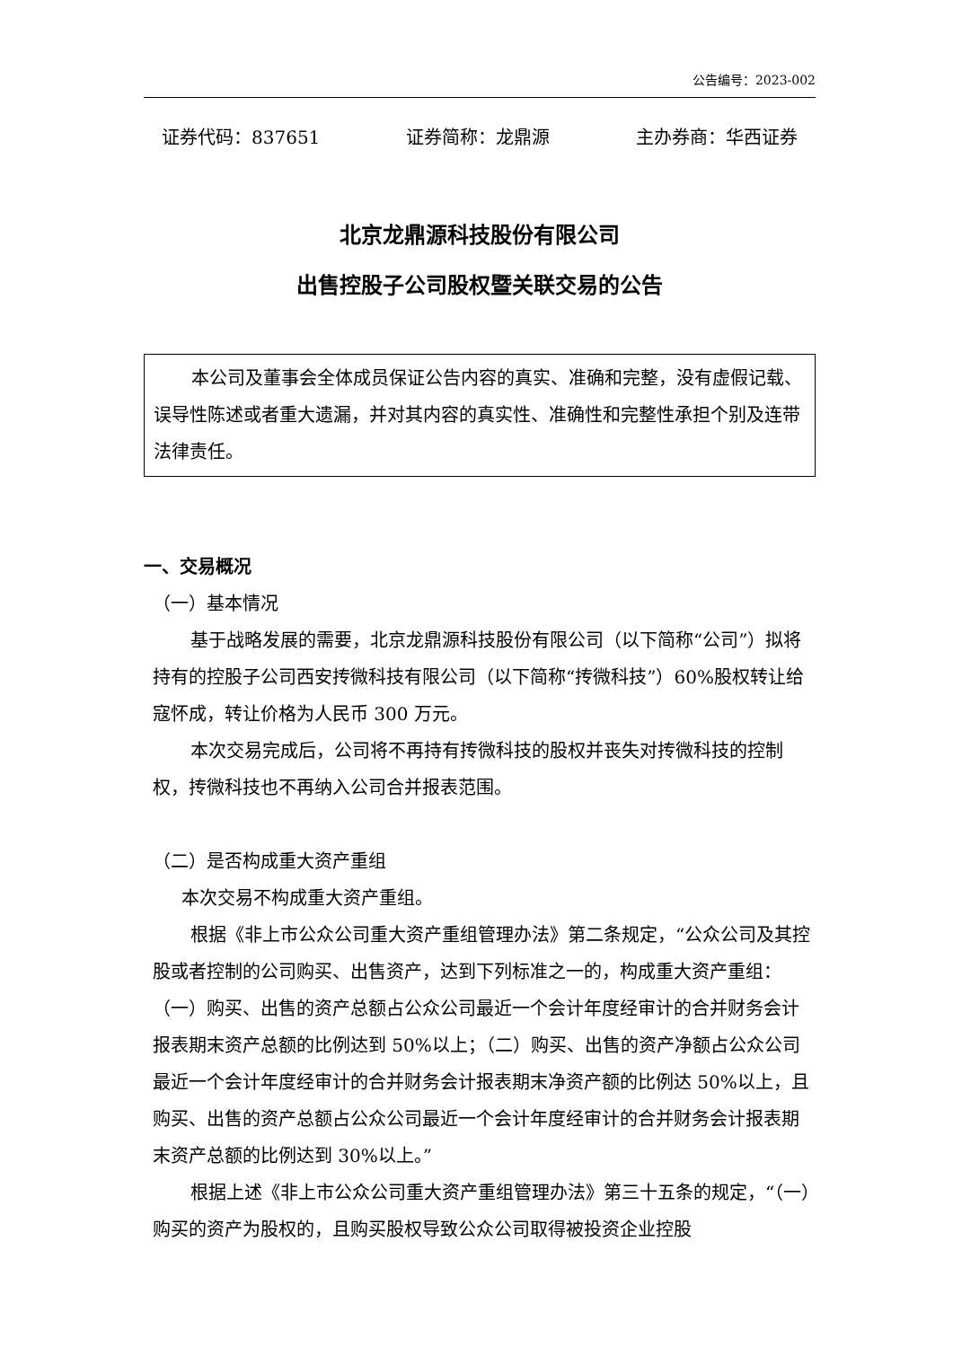公告编号：2023-002
证券代码：837651 证券简称：龙鼎源 主办券商：华西证券
北京龙鼎源科技股份有限公司
出售控股子公司股权暨关联交易的公告
本公司及董事会全体成员保证公告内容的真实、准确和完整，没有虚假记载、误导性陈述或者重大遗漏，并对其内容的真实性、准确性和完整性承担个别及连带法律责任。
一、交易概况
（一）基本情况
基于战略发展的需要，北京龙鼎源科技股份有限公司（以下简称“公司”）拟将持有的控股子公司西安抟微科技有限公司（以下简称“抟微科技”）60%股权转让给寇怀成，转让价格为人民币 300 万元。
本次交易完成后，公司将不再持有抟微科技的股权并丧失对抟微科技的控制权，抟微科技也不再纳入公司合并报表范围。
（二）是否构成重大资产重组
本次交易不构成重大资产重组。
根据《非上市公众公司重大资产重组管理办法》第二条规定，“公众公司及其控股或者控制的公司购买、出售资产，达到下列标准之一的，构成重大资产重组：（一）购买、出售的资产总额占公众公司最近一个会计年度经审计的合并财务会计报表期末资产总额的比例达到 50%以上；（二）购买、出售的资产净额占公众公司最近一个会计年度经审计的合并财务会计报表期末净资产额的比例达 50%以上，且购买、出售的资产总额占公众公司最近一个会计年度经审计的合并财务会计报表期末资产总额的比例达到 30%以上。”
根据上述《非上市公众公司重大资产重组管理办法》第三十五条的规定，“（一）购买的资产为股权的，且购买股权导致公众公司取得被投资企业控股